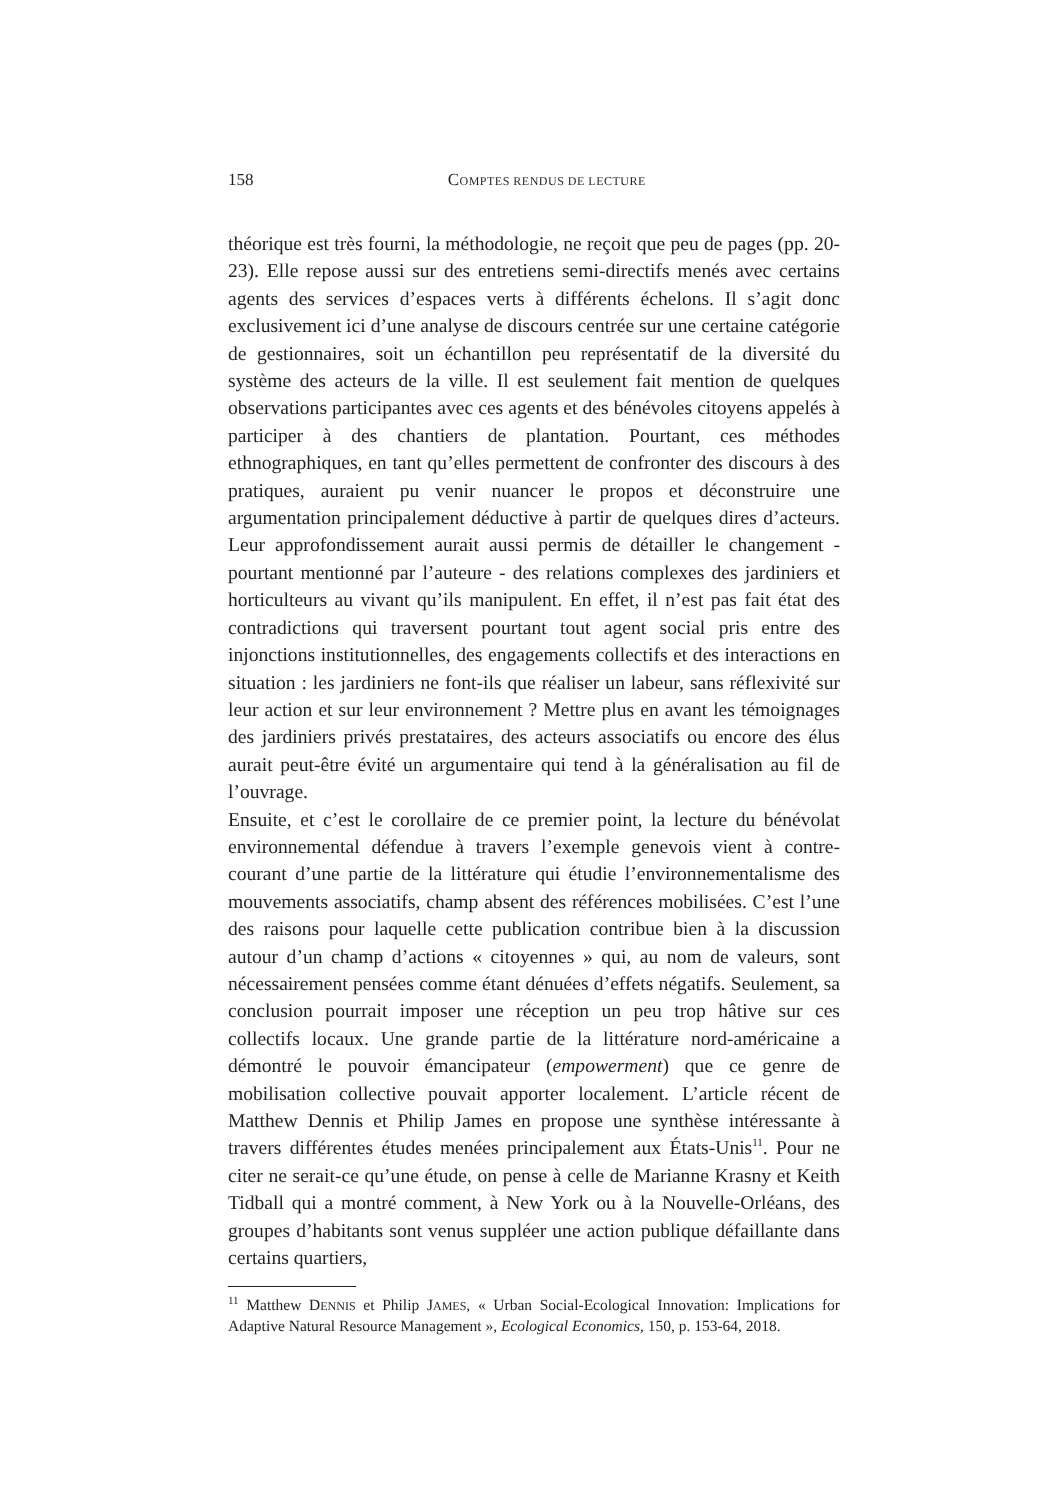158
COMPTES RENDUS DE LECTURE
théorique est très fourni, la méthodologie, ne reçoit que peu de pages (pp. 20-23). Elle repose aussi sur des entretiens semi-directifs menés avec certains agents des services d’espaces verts à différents échelons. Il s’agit donc exclusivement ici d’une analyse de discours centrée sur une certaine catégorie de gestionnaires, soit un échantillon peu représentatif de la diversité du système des acteurs de la ville. Il est seulement fait mention de quelques observations participantes avec ces agents et des bénévoles citoyens appelés à participer à des chantiers de plantation. Pourtant, ces méthodes ethnographiques, en tant qu’elles permettent de confronter des discours à des pratiques, auraient pu venir nuancer le propos et déconstruire une argumentation principalement déductive à partir de quelques dires d’acteurs. Leur approfondissement aurait aussi permis de détailler le changement - pourtant mentionné par l’auteure - des relations complexes des jardiniers et horticulteurs au vivant qu’ils manipulent. En effet, il n’est pas fait état des contradictions qui traversent pourtant tout agent social pris entre des injonctions institutionnelles, des engagements collectifs et des interactions en situation : les jardiniers ne font-ils que réaliser un labeur, sans réflexivité sur leur action et sur leur environnement ? Mettre plus en avant les témoignages des jardiniers privés prestataires, des acteurs associatifs ou encore des élus aurait peut-être évité un argumentaire qui tend à la généralisation au fil de l’ouvrage.
Ensuite, et c’est le corollaire de ce premier point, la lecture du bénévolat environnemental défendue à travers l’exemple genevois vient à contre-courant d’une partie de la littérature qui étudie l’environnementalisme des mouvements associatifs, champ absent des références mobilisées. C’est l’une des raisons pour laquelle cette publication contribue bien à la discussion autour d’un champ d’actions « citoyennes » qui, au nom de valeurs, sont nécessairement pensées comme étant dénuées d’effets négatifs. Seulement, sa conclusion pourrait imposer une réception un peu trop hâtive sur ces collectifs locaux. Une grande partie de la littérature nord-américaine a démontré le pouvoir émancipateur (empowerment) que ce genre de mobilisation collective pouvait apporter localement. L’article récent de Matthew Dennis et Philip James en propose une synthèse intéressante à travers différentes études menées principalement aux États-Unis<sup>11</sup>. Pour ne citer ne serait-ce qu’une étude, on pense à celle de Marianne Krasny et Keith Tidball qui a montré comment, à New York ou à la Nouvelle-Orléans, des groupes d’habitants sont venus suppléer une action publique défaillante dans certains quartiers,
<sup>11</sup> Matthew DENNIS et Philip JAMES, « Urban Social-Ecological Innovation: Implications for Adaptive Natural Resource Management », Ecological Economics, 150, p. 153-64, 2018.